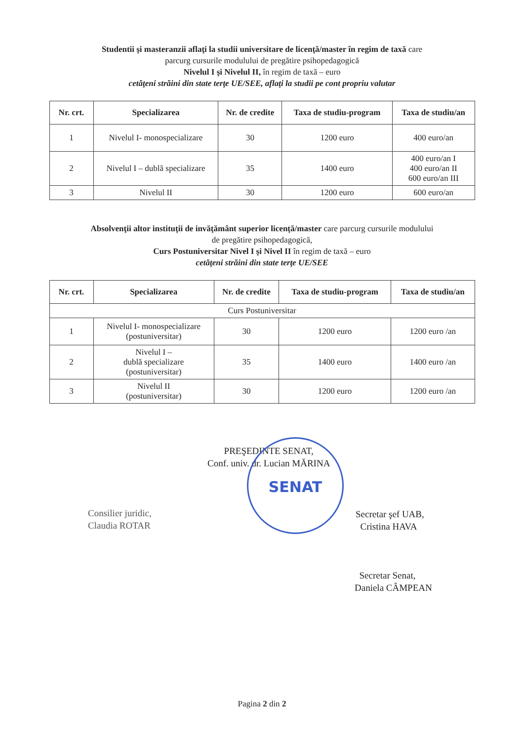Studentii şi masteranzii aflaţi la studii universitare de licenţă/master în regim de taxă care
parcurg cursurile modulului de pregătire psihopedagogică
Nivelul I şi Nivelul II, în regim de taxă – euro
cetăţeni străini din state terţe UE/SEE, aflaţi la studii pe cont propriu valutar
| Nr. crt. | Specializarea | Nr. de credite | Taxa de studiu-program | Taxa de studiu/an |
| --- | --- | --- | --- | --- |
| 1 | Nivelul I- monospecializare | 30 | 1200 euro | 400 euro/an |
| 2 | Nivelul I – dublă specializare | 35 | 1400 euro | 400 euro/an I 400 euro/an II 600 euro/an III |
| 3 | Nivelul II | 30 | 1200 euro | 600 euro/an |
Absolvenţii altor instituţii de invăţământ superior licenţă/master care parcurg cursurile modulului
de pregătire psihopedagogică,
Curs Postuniversitar Nivel I şi Nivel II în regim de taxă – euro
cetăţeni străini din state terţe UE/SEE
| Nr. crt. | Specializarea | Nr. de credite | Taxa de studiu-program | Taxa de studiu/an |
| --- | --- | --- | --- | --- |
| Curs Postuniversitar | | | | |
| 1 | Nivelul I- monospecializare (postuniversitar) | 30 | 1200 euro | 1200 euro /an |
| 2 | Nivelul I – dublă specializare (postuniversitar) | 35 | 1400 euro | 1400 euro /an |
| 3 | Nivelul II (postuniversitar) | 30 | 1200 euro | 1200 euro /an |
PREŞEDINTE SENAT,
Conf. univ. dr. Lucian MĂRINA
SENAT
Consilier juridic,
Claudia ROTAR
Secretar şef UAB,
Cristina HAVA
Secretar Senat,
Daniela CÂMPEAN
Pagina 2 din 2